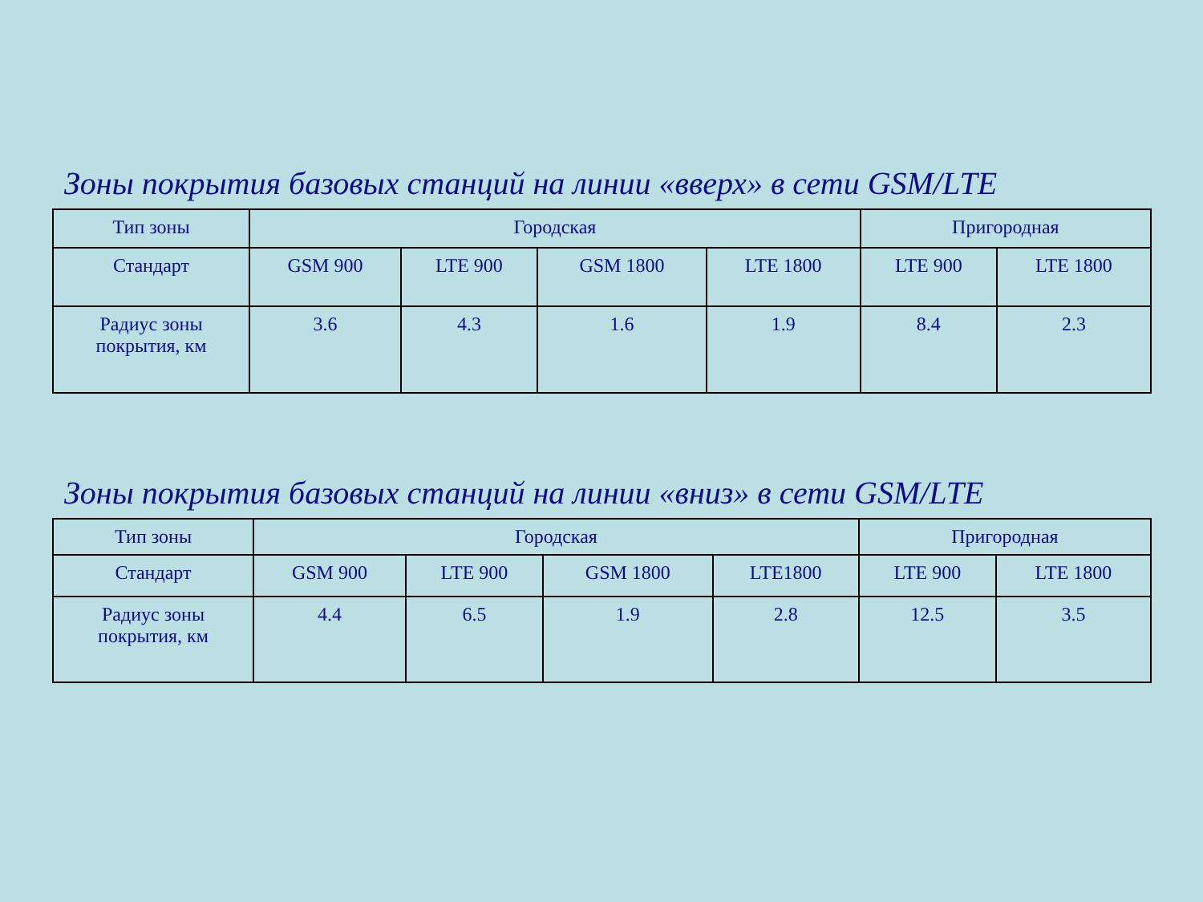Зоны покрытия базовых станций на линии «вверх» в сети GSM/LTE
| Тип зоны | Городская | | | | Пригородная | |
| Стандарт | GSM 900 | LTE 900 | GSM 1800 | LTE 1800 | LTE 900 | LTE 1800 |
| Радиус зоны покрытия, км | 3.6 | 4.3 | 1.6 | 1.9 | 8.4 | 2.3 |
Зоны покрытия базовых станций на линии «вниз» в сети GSM/LTE
| Тип зоны | Городская | | | | Пригородная | |
| Стандарт | GSM 900 | LTE 900 | GSM 1800 | LTE1800 | LTE 900 | LTE 1800 |
| Радиус зоны покрытия, км | 4.4 | 6.5 | 1.9 | 2.8 | 12.5 | 3.5 |